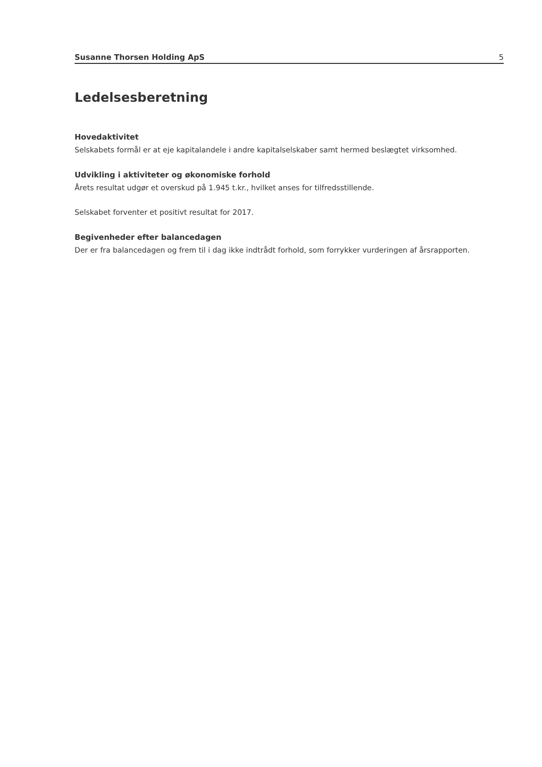Susanne Thorsen Holding ApS 5
Ledelsesberetning
Hovedaktivitet
Selskabets formål er at eje kapitalandele i andre kapitalselskaber samt hermed beslægtet virksomhed.
Udvikling i aktiviteter og økonomiske forhold
Årets resultat udgør et overskud på 1.945 t.kr., hvilket anses for tilfredsstillende.
Selskabet forventer et positivt resultat for 2017.
Begivenheder efter balancedagen
Der er fra balancedagen og frem til i dag ikke indtrådt forhold, som forrykker vurderingen af årsrapporten.